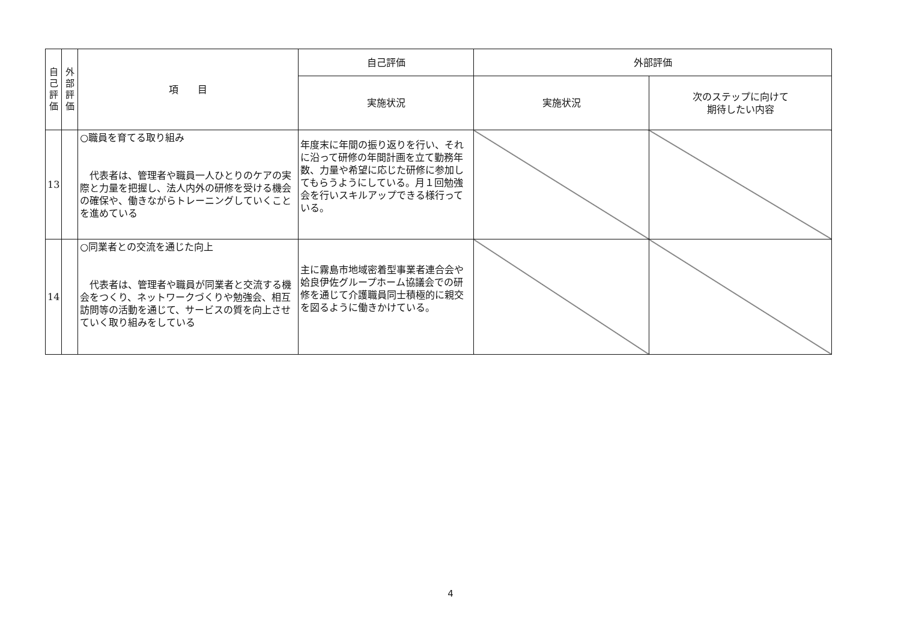| 自 己 評 価 | 外 部 評 価 | 項 目 | 自己評価 | 外部評価 | |
| --- | --- | --- | --- | --- | --- |
| | | | 実施状況 | 実施状況 | 次のステップに向けて 期待したい内容 |
| 13 | | ○職員を育てる取り組み 代表者は、管理者や職員一人ひとりのケアの実際と力量を把握し、法人内外の研修を受ける機会の確保や、働きながらトレーニングしていくことを進めている | 年度末に年間の振り返りを行い、それに沿って研修の年間計画を立て勤務年数、力量や希望に応じた研修に参加してもらうようにしている。月１回勉強会を行いスキルアップできる様行っている。 | | |
| 14 | | ○同業者との交流を通じた向上 代表者は、管理者や職員が同業者と交流する機会をつくり、ネットワークづくりや勉強会、相互訪問等の活動を通じて、サービスの質を向上させていく取り組みをしている | 主に霧島市地域密着型事業者連合会や姶良伊佐グループホーム協議会での研修を通じて介護職員同士積極的に親交を図るように働きかけている。 | | |
4